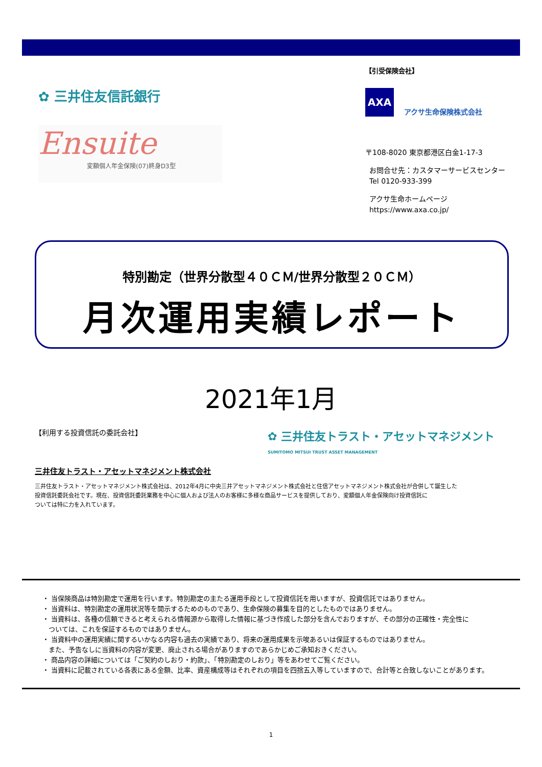✿ 三井住友信託銀行
Ensuite
変額個人年金保険(07)終身D3型
【引受保険会社】
AXA
アクサ生命保険株式会社
〒108-8020 東京都港区白金1-17-3
お問合せ先：カスタマーサービスセンター
Tel 0120-933-399
アクサ生命ホームページ
https://www.axa.co.jp/
特別勘定（世界分散型４０ＣＭ/世界分散型２０ＣＭ）
月次運用実績レポート
2021年1月
【利用する投資信託の委託会社】 ✿ 三井住友トラスト・アセットマネジメント
SUMITOMO MITSUI TRUST ASSET MANAGEMENT
三井住友トラスト・アセットマネジメント株式会社
三井住友トラスト・アセットマネジメント株式会社は、2012年4月に中央三井アセットマネジメント株式会社と住信アセットマネジメント株式会社が合併して誕生した
投資信託委託会社です。現在、投資信託委託業務を中心に個人および法人のお客様に多様な商品サービスを提供しており、変額個人年金保険向け投資信託に
ついては特に力を入れています。
・ 当保険商品は特別勘定で運用を行います。特別勘定の主たる運用手段として投資信託を用いますが、投資信託ではありません。
・ 当資料は、特別勘定の運用状況等を開示するためのものであり、生命保険の募集を目的としたものではありません。
・ 当資料は、各種の信頼できると考えられる情報源から取得した情報に基づき作成した部分を含んでおりますが、その部分の正確性・完全性に
ついては、これを保証するものではありません。
・ 当資料中の運用実績に関するいかなる内容も過去の実績であり、将来の運用成果を示唆あるいは保証するものではありません。
また、予告なしに当資料の内容が変更、廃止される場合がありますのであらかじめご承知おきください。
・ 商品内容の詳細については「ご契約のしおり・約款」、「特別勘定のしおり」等をあわせてご覧ください。
・ 当資料に記載されている各表にある金額、比率、資産構成等はそれぞれの項目を四捨五入等していますので、合計等と合致しないことがあります。
1